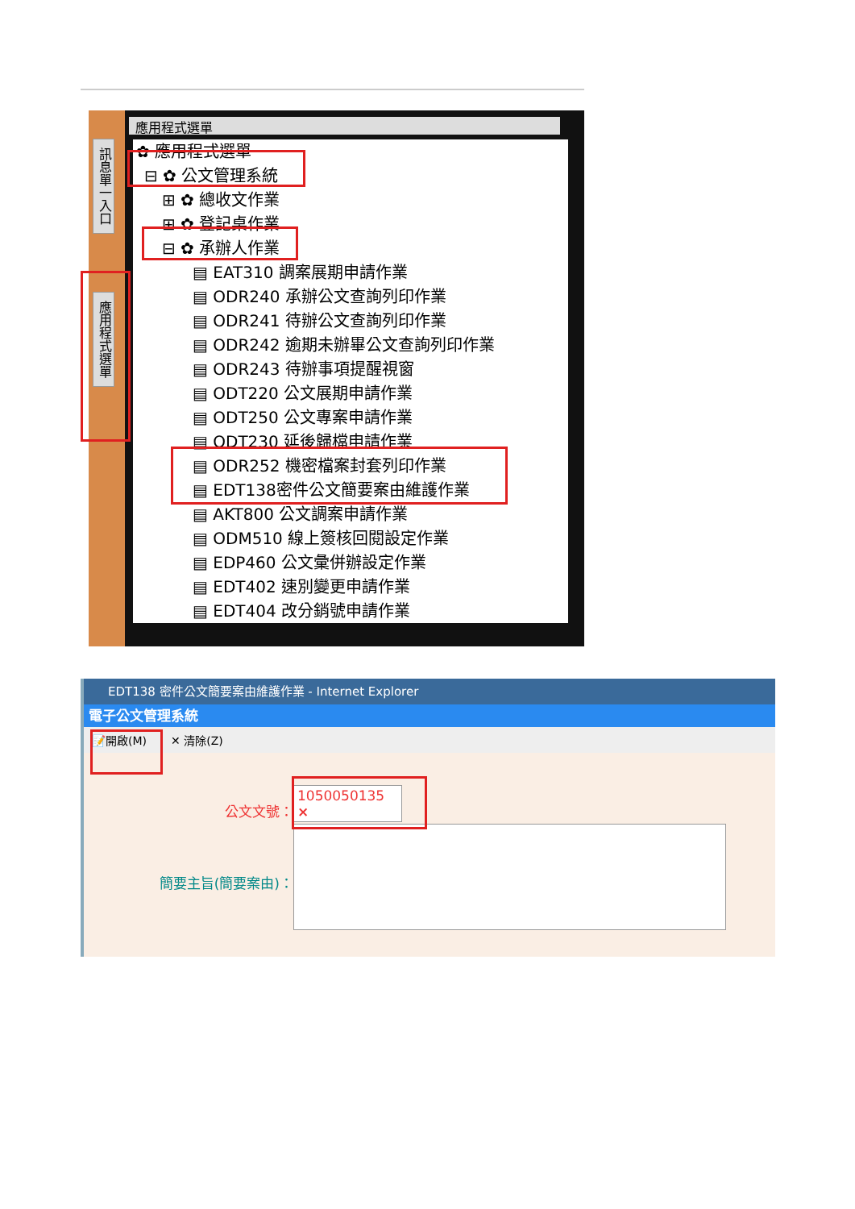訊息單一入口
應用程式選單
應用程式選單
✿ 應用程式選單
⊟ ✿ 公文管理系統
⊞ ✿ 總收文作業
⊞ ✿ 登記桌作業
⊟ ✿ 承辦人作業
▤ EAT310 調案展期申請作業
▤ ODR240 承辦公文查詢列印作業
▤ ODR241 待辦公文查詢列印作業
▤ ODR242 逾期未辦畢公文查詢列印作業
▤ ODR243 待辦事項提醒視窗
▤ ODT220 公文展期申請作業
▤ ODT250 公文專案申請作業
▤ ODT230 延後歸檔申請作業
▤ ODR252 機密檔案封套列印作業
▤ EDT138密件公文簡要案由維護作業
▤ AKT800 公文調案申請作業
▤ ODM510 線上簽核回閱設定作業
▤ EDP460 公文彙併辦設定作業
▤ EDT402 速別變更申請作業
▤ EDT404 改分銷號申請作業
EDT138 密件公文簡要案由維護作業 - Internet Explorer
電子公文管理系統
📝開啟(M) ✕ 清除(Z)
公文文號： 1050050135 ×
簡要主旨(簡要案由)：